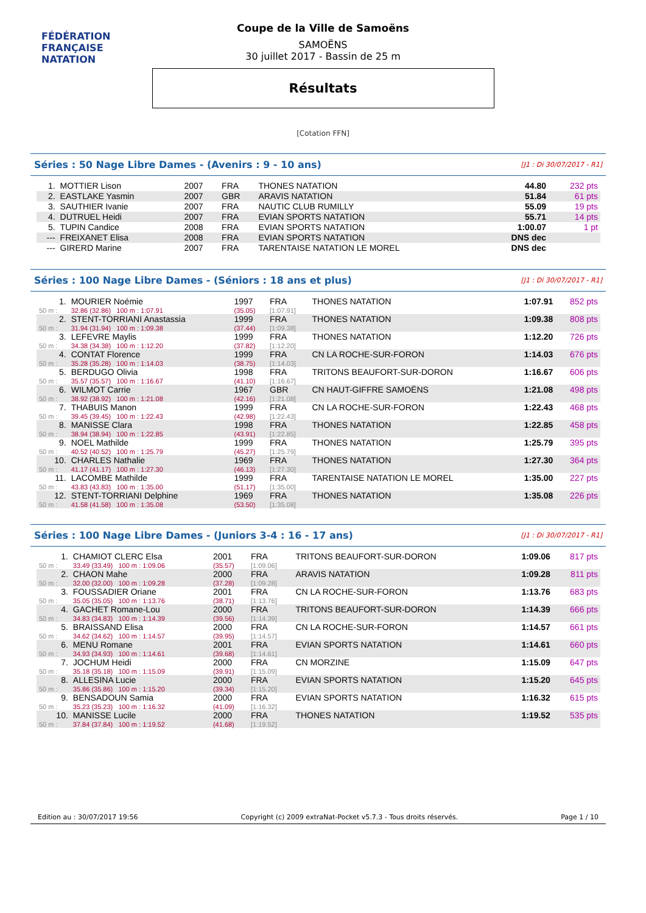FÉDÉRATION FRANÇAISE
NATATION
Coupe de la Ville de Samoëns
SAMOËNS
30 juillet 2017 - Bassin de 25 m
Résultats
[Cotation FFN]
Séries : 50 Nage Libre Dames - (Avenirs : 9 - 10 ans) [J1 : Di 30/07/2017 - R1]
| 1. | MOTTIER Lison | 2007 | FRA | THONES NATATION | 44.80 | 232 pts |
| 2. | EASTLAKE Yasmin | 2007 | GBR | ARAVIS NATATION | 51.84 | 61 pts |
| 3. | SAUTHIER Ivanie | 2007 | FRA | NAUTIC CLUB RUMILLY | 55.09 | 19 pts |
| 4. | DUTRUEL Heidi | 2007 | FRA | EVIAN SPORTS NATATION | 55.71 | 14 pts |
| 5. | TUPIN Candice | 2008 | FRA | EVIAN SPORTS NATATION | 1:00.07 | 1 pt |
| --- | FREIXANET Elisa | 2008 | FRA | EVIAN SPORTS NATATION | DNS dec | |
| --- | GIRERD Marine | 2007 | FRA | TARENTAISE NATATION LE MOREL | DNS dec | |
Séries : 100 Nage Libre Dames - (Séniors : 18 ans et plus) [J1 : Di 30/07/2017 - R1]
| 1. | MOURIER Noémie | 1997 | FRA | THONES NATATION | 1:07.91 | 852 pts |
| 50 m : | 32.86 (32.86) 100 m : 1:07.91 | (35.05) | [1:07.91] | | | |
| 2. | STENT-TORRIANI Anastassia | 1999 | FRA | THONES NATATION | 1:09.38 | 808 pts |
| 50 m : | 31.94 (31.94) 100 m : 1:09.38 | (37.44) | [1:09.38] | | | |
| 3. | LEFEVRE Maylis | 1999 | FRA | THONES NATATION | 1:12.20 | 726 pts |
| 50 m : | 34.38 (34.38) 100 m : 1:12.20 | (37.82) | [1:12.20] | | | |
| 4. | CONTAT Florence | 1999 | FRA | CN LA ROCHE-SUR-FORON | 1:14.03 | 676 pts |
| 50 m : | 35.28 (35.28) 100 m : 1:14.03 | (38.75) | [1:14.03] | | | |
| 5. | BERDUGO Olivia | 1998 | FRA | TRITONS BEAUFORT-SUR-DORON | 1:16.67 | 606 pts |
| 50 m : | 35.57 (35.57) 100 m : 1:16.67 | (41.10) | [1:16.67] | | | |
| 6. | WILMOT Carrie | 1967 | GBR | CN HAUT-GIFFRE SAMOËNS | 1:21.08 | 498 pts |
| 50 m : | 38.92 (38.92) 100 m : 1:21.08 | (42.16) | [1:21.08] | | | |
| 7. | THABUIS Manon | 1999 | FRA | CN LA ROCHE-SUR-FORON | 1:22.43 | 468 pts |
| 50 m : | 39.45 (39.45) 100 m : 1:22.43 | (42.98) | [1:22.43] | | | |
| 8. | MANISSE Clara | 1998 | FRA | THONES NATATION | 1:22.85 | 458 pts |
| 50 m : | 38.94 (38.94) 100 m : 1:22.85 | (43.91) | [1:22.85] | | | |
| 9. | NOEL Mathilde | 1999 | FRA | THONES NATATION | 1:25.79 | 395 pts |
| 50 m : | 40.52 (40.52) 100 m : 1:25.79 | (45.27) | [1:25.79] | | | |
| 10. | CHARLES Nathalie | 1969 | FRA | THONES NATATION | 1:27.30 | 364 pts |
| 50 m : | 41.17 (41.17) 100 m : 1:27.30 | (46.13) | [1:27.30] | | | |
| 11. | LACOMBE Mathilde | 1999 | FRA | TARENTAISE NATATION LE MOREL | 1:35.00 | 227 pts |
| 50 m : | 43.83 (43.83) 100 m : 1:35.00 | (51.17) | [1:35.00] | | | |
| 12. | STENT-TORRIANI Delphine | 1969 | FRA | THONES NATATION | 1:35.08 | 226 pts |
| 50 m : | 41.58 (41.58) 100 m : 1:35.08 | (53.50) | [1:35.08] | | | |
Séries : 100 Nage Libre Dames - (Juniors 3-4 : 16 - 17 ans) [J1 : Di 30/07/2017 - R1]
| 1. | CHAMIOT CLERC Elsa | 2001 | FRA | TRITONS BEAUFORT-SUR-DORON | 1:09.06 | 817 pts |
| 50 m : | 33.49 (33.49) 100 m : 1:09.06 | (35.57) | [1:09.06] | | | |
| 2. | CHAON Mahe | 2000 | FRA | ARAVIS NATATION | 1:09.28 | 811 pts |
| 50 m : | 32.00 (32.00) 100 m : 1:09.28 | (37.28) | [1:09.28] | | | |
| 3. | FOUSSADIER Oriane | 2001 | FRA | CN LA ROCHE-SUR-FORON | 1:13.76 | 683 pts |
| 50 m : | 35.05 (35.05) 100 m : 1:13.76 | (38.71) | [1:13.76] | | | |
| 4. | GACHET Romane-Lou | 2000 | FRA | TRITONS BEAUFORT-SUR-DORON | 1:14.39 | 666 pts |
| 50 m : | 34.83 (34.83) 100 m : 1:14.39 | (39.56) | [1:14.39] | | | |
| 5. | BRAISSAND Elisa | 2000 | FRA | CN LA ROCHE-SUR-FORON | 1:14.57 | 661 pts |
| 50 m : | 34.62 (34.62) 100 m : 1:14.57 | (39.95) | [1:14.57] | | | |
| 6. | MENU Romane | 2001 | FRA | EVIAN SPORTS NATATION | 1:14.61 | 660 pts |
| 50 m : | 34.93 (34.93) 100 m : 1:14.61 | (39.68) | [1:14.61] | | | |
| 7. | JOCHUM Heidi | 2000 | FRA | CN MORZINE | 1:15.09 | 647 pts |
| 50 m : | 35.18 (35.18) 100 m : 1:15.09 | (39.91) | [1:15.09] | | | |
| 8. | ALLESINA Lucie | 2000 | FRA | EVIAN SPORTS NATATION | 1:15.20 | 645 pts |
| 50 m : | 35.86 (35.86) 100 m : 1:15.20 | (39.34) | [1:15.20] | | | |
| 9. | BENSADOUN Samia | 2000 | FRA | EVIAN SPORTS NATATION | 1:16.32 | 615 pts |
| 50 m : | 35.23 (35.23) 100 m : 1:16.32 | (41.09) | [1:16.32] | | | |
| 10. | MANISSE Lucile | 2000 | FRA | THONES NATATION | 1:19.52 | 535 pts |
| 50 m : | 37.84 (37.84) 100 m : 1:19.52 | (41.68) | [1:19.52] | | | |
Edition au : 30/07/2017 19:56 Copyright (c) 2009 extraNat-Pocket v5.7.3 - Tous droits réservés. Page 1 / 10